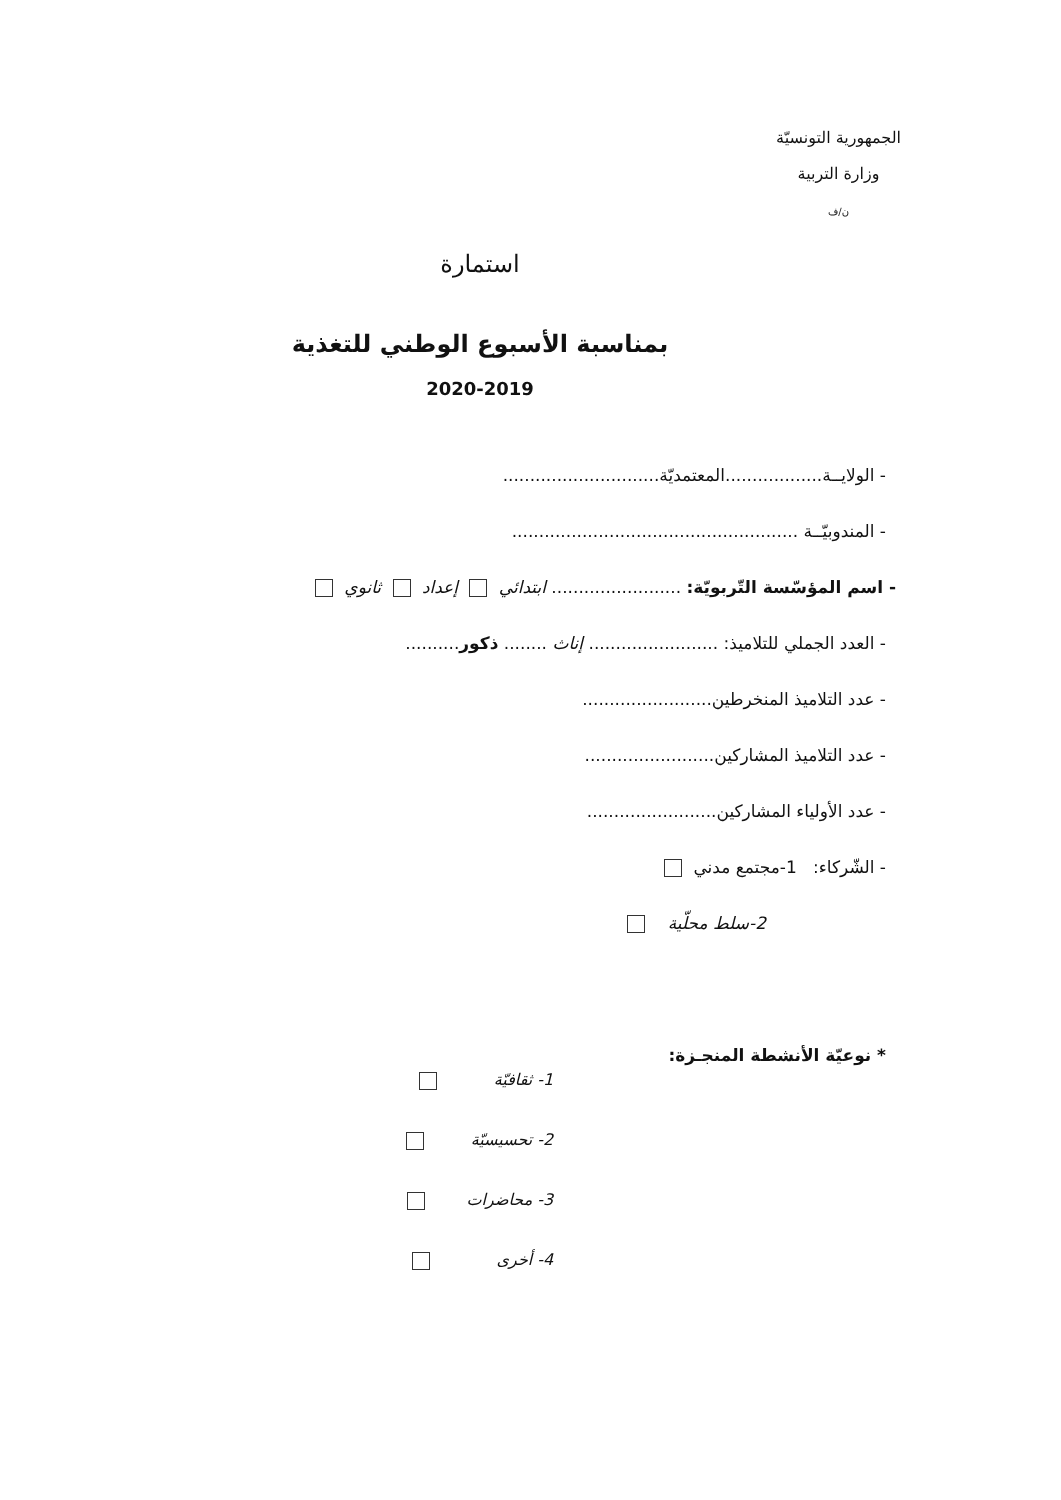الجمهورية التونسيّة
وزارة التربية
ن/ف
استمارة
بمناسبة الأسبوع الوطني للتغذية
2020-2019
- الولايــة..................المعتمديّة.............................
- المندوبيّــة .....................................................
- اسم المؤسّسة التّربويّة: ........................ ابتدائي إعداد ثانوي
- العدد الجملي للتلاميذ: ........................ إناث ........ ذكور..........
- عدد التلاميذ المنخرطين........................
- عدد التلاميذ المشاركين........................
- عدد الأولياء المشاركين........................
- الشّركاء: 1-مجتمع مدني
2-سلط محلّية
* نوعيّة الأنشطة المنجـزة:
1- ثقافيّة
2- تحسيسيّة
3- محاضرات
4- أخرى